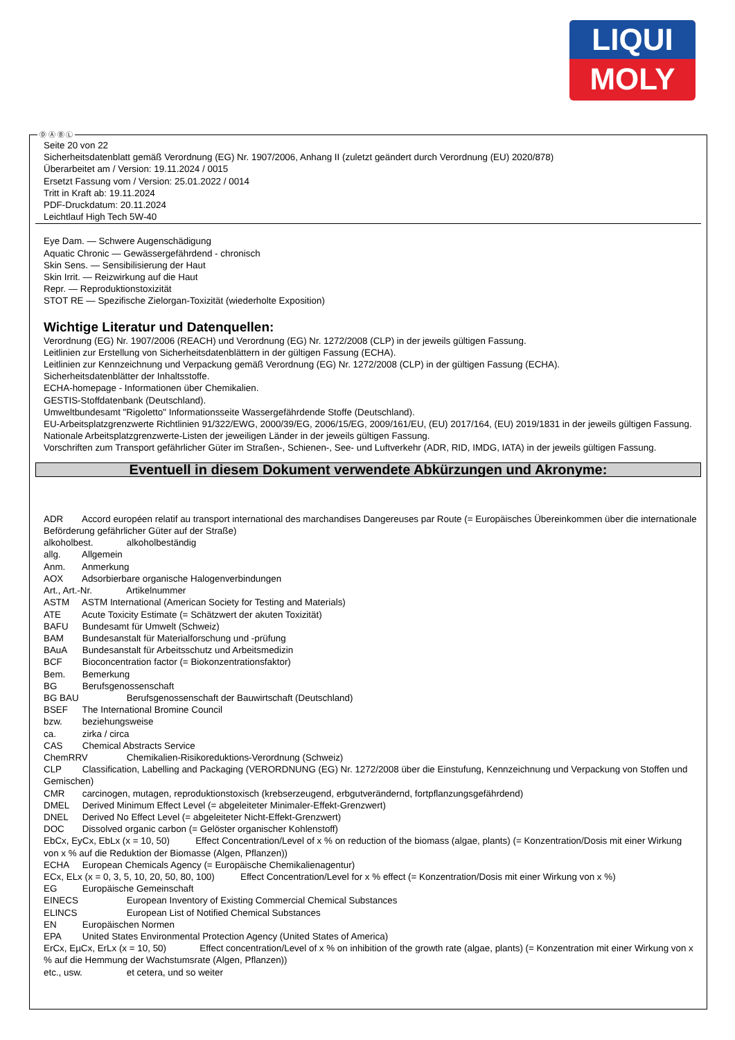LIQUI
MOLY
Seite 20 von 22
Sicherheitsdatenblatt gemäß Verordnung (EG) Nr. 1907/2006, Anhang II (zuletzt geändert durch Verordnung (EU) 2020/878)
Überarbeitet am / Version: 19.11.2024 / 0015
Ersetzt Fassung vom / Version: 25.01.2022 / 0014
Tritt in Kraft ab: 19.11.2024
PDF-Druckdatum: 20.11.2024
Leichtlauf High Tech 5W-40
Eye Dam. — Schwere Augenschädigung
Aquatic Chronic — Gewässergefährdend - chronisch
Skin Sens. — Sensibilisierung der Haut
Skin Irrit. — Reizwirkung auf die Haut
Repr. — Reproduktionstoxizität
STOT RE — Spezifische Zielorgan-Toxizität (wiederholte Exposition)
Wichtige Literatur und Datenquellen:
Verordnung (EG) Nr. 1907/2006 (REACH) und Verordnung (EG) Nr. 1272/2008 (CLP) in der jeweils gültigen Fassung.
Leitlinien zur Erstellung von Sicherheitsdatenblättern in der gültigen Fassung (ECHA).
Leitlinien zur Kennzeichnung und Verpackung gemäß Verordnung (EG) Nr. 1272/2008 (CLP) in der gültigen Fassung (ECHA).
Sicherheitsdatenblätter der Inhaltsstoffe.
ECHA-homepage - Informationen über Chemikalien.
GESTIS-Stoffdatenbank (Deutschland).
Umweltbundesamt "Rigoletto" Informationsseite Wassergefährdende Stoffe (Deutschland).
EU-Arbeitsplatzgrenzwerte Richtlinien 91/322/EWG, 2000/39/EG, 2006/15/EG, 2009/161/EU, (EU) 2017/164, (EU) 2019/1831 in der jeweils gültigen Fassung.
Nationale Arbeitsplatzgrenzwerte-Listen der jeweiligen Länder in der jeweils gültigen Fassung.
Vorschriften zum Transport gefährlicher Güter im Straßen-, Schienen-, See- und Luftverkehr (ADR, RID, IMDG, IATA) in der jeweils gültigen Fassung.
Eventuell in diesem Dokument verwendete Abkürzungen und Akronyme:
ADR Accord européen relatif au transport international des marchandises Dangereuses par Route (= Europäisches Übereinkommen über die internationale Beförderung gefährlicher Güter auf der Straße)
alkoholbest. alkoholbeständig
allg. Allgemein
Anm. Anmerkung
AOX Adsorbierbare organische Halogenverbindungen
Art., Art.-Nr. Artikelnummer
ASTM ASTM International (American Society for Testing and Materials)
ATE Acute Toxicity Estimate (= Schätzwert der akuten Toxizität)
BAFU Bundesamt für Umwelt (Schweiz)
BAM Bundesanstalt für Materialforschung und -prüfung
BAuA Bundesanstalt für Arbeitsschutz und Arbeitsmedizin
BCF Bioconcentration factor (= Biokonzentrationsfaktor)
Bem. Bemerkung
BG Berufsgenossenschaft
BG BAU Berufsgenossenschaft der Bauwirtschaft (Deutschland)
BSEF The International Bromine Council
bzw. beziehungsweise
ca. zirka / circa
CAS Chemical Abstracts Service
ChemRRV Chemikalien-Risikoreduktions-Verordnung (Schweiz)
CLP Classification, Labelling and Packaging (VERORDNUNG (EG) Nr. 1272/2008 über die Einstufung, Kennzeichnung und Verpackung von Stoffen und Gemischen)
CMR carcinogen, mutagen, reproduktionstoxisch (krebserzeugend, erbgutverändernd, fortpflanzungsgefährdend)
DMEL Derived Minimum Effect Level (= abgeleiteter Minimaler-Effekt-Grenzwert)
DNEL Derived No Effect Level (= abgeleiteter Nicht-Effekt-Grenzwert)
DOC Dissolved organic carbon (= Gelöster organischer Kohlenstoff)
EbCx, EyCx, EbLx (x = 10, 50) Effect Concentration/Level of x % on reduction of the biomass (algae, plants) (= Konzentration/Dosis mit einer Wirkung von x % auf die Reduktion der Biomasse (Algen, Pflanzen))
ECHA European Chemicals Agency (= Europäische Chemikalienagentur)
ECx, ELx (x = 0, 3, 5, 10, 20, 50, 80, 100) Effect Concentration/Level for x % effect (= Konzentration/Dosis mit einer Wirkung von x %)
EG Europäische Gemeinschaft
EINECS European Inventory of Existing Commercial Chemical Substances
ELINCS European List of Notified Chemical Substances
EN Europäischen Normen
EPA United States Environmental Protection Agency (United States of America)
ErCx, EµCx, ErLx (x = 10, 50) Effect concentration/Level of x % on inhibition of the growth rate (algae, plants) (= Konzentration mit einer Wirkung von x % auf die Hemmung der Wachstumsrate (Algen, Pflanzen))
etc., usw. et cetera, und so weiter
Ⓓ Ⓐ Ⓑ Ⓛ